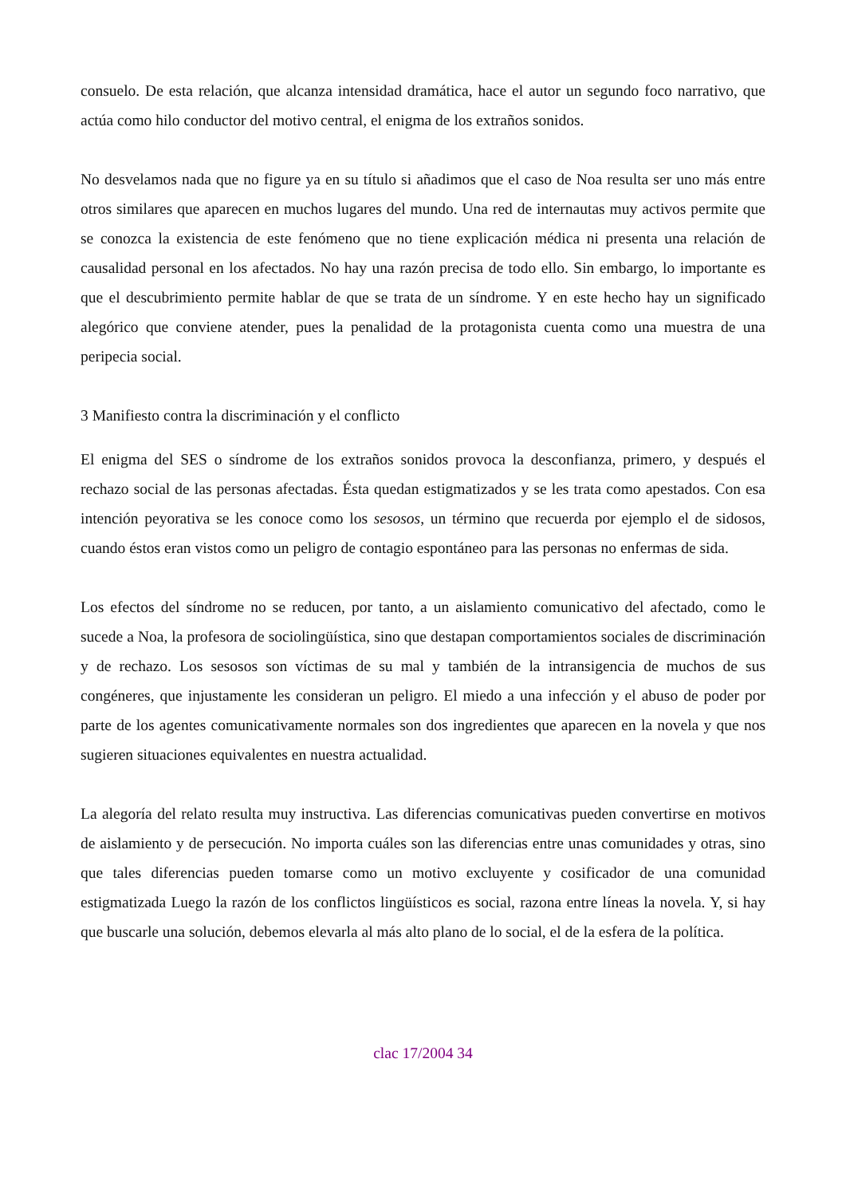consuelo. De esta relación, que alcanza intensidad dramática, hace el autor un segundo foco narrativo, que actúa como hilo conductor del motivo central, el enigma de los extraños sonidos.
No desvelamos nada que no figure ya en su título si añadimos que el caso de Noa resulta ser uno más entre otros similares que aparecen en muchos lugares del mundo. Una red de internautas muy activos permite que se conozca la existencia de este fenómeno que no tiene explicación médica ni presenta una relación de causalidad personal en los afectados. No hay una razón precisa de todo ello. Sin embargo, lo importante es que el descubrimiento permite hablar de que se trata de un síndrome. Y en este hecho hay un significado alegórico que conviene atender, pues la penalidad de la protagonista cuenta como una muestra de una peripecia social.
3 Manifiesto contra la discriminación y el conflicto
El enigma del SES o síndrome de los extraños sonidos provoca la desconfianza, primero, y después el rechazo social de las personas afectadas. Ésta quedan estigmatizados y se les trata como apestados. Con esa intención peyorativa se les conoce como los sesosos, un término que recuerda por ejemplo el de sidosos, cuando éstos eran vistos como un peligro de contagio espontáneo para las personas no enfermas de sida.
Los efectos del síndrome no se reducen, por tanto, a un aislamiento comunicativo del afectado, como le sucede a Noa, la profesora de sociolingüística, sino que destapan comportamientos sociales de discriminación y de rechazo. Los sesosos son víctimas de su mal y también de la intransigencia de muchos de sus congéneres, que injustamente les consideran un peligro. El miedo a una infección y el abuso de poder por parte de los agentes comunicativamente normales son dos ingredientes que aparecen en la novela y que nos sugieren situaciones equivalentes en nuestra actualidad.
La alegoría del relato resulta muy instructiva. Las diferencias comunicativas pueden convertirse en motivos de aislamiento y de persecución. No importa cuáles son las diferencias entre unas comunidades y otras, sino que tales diferencias pueden tomarse como un motivo excluyente y cosificador de una comunidad estigmatizada Luego la razón de los conflictos lingüísticos es social, razona entre líneas la novela. Y, si hay que buscarle una solución, debemos elevarla al más alto plano de lo social, el de la esfera de la política.
clac 17/2004 34